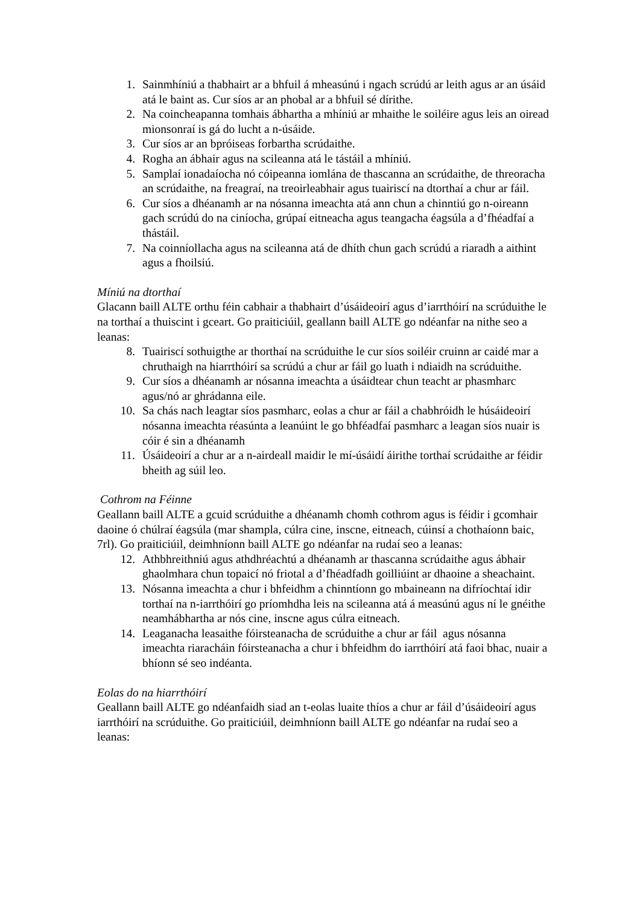1. Sainmhíniú a thabhairt ar a bhfuil á mheasúnú i ngach scrúdú ar leith agus ar an úsáid atá le baint as. Cur síos ar an phobal ar a bhfuil sé dírithe.
2. Na coincheapanna tomhais ábhartha a mhíniú ar mhaithe le soiléire agus leis an oiread mionsonraí is gá do lucht a n-úsáide.
3. Cur síos ar an bpróiseas forbartha scrúdaithe.
4. Rogha an ábhair agus na scileanna atá le tástáil a mhíniú.
5. Samplaí ionadaíocha nó cóipeanna iomlána de thascanna an scrúdaithe, de threoracha an scrúdaithe, na freagraí, na treoirleabhair agus tuairiscí na dtorthaí a chur ar fáil.
6. Cur síos a dhéanamh ar na nósanna imeachta atá ann chun a chinntiú go n-oireann gach scrúdú do na ciníocha, grúpaí eitneacha agus teangacha éagsúla a d’fhéadfaí a thástáil.
7. Na coinníollacha agus na scileanna atá de dhíth chun gach scrúdú a riaradh a aithint agus a fhoilsiú.
Míniú na dtorthaí
Glacann baill ALTE orthu féin cabhair a thabhairt d’úsáideoirí agus d’iarrthóirí na scrúduithe le na torthaí a thuiscint i gceart. Go praiticiúil, geallann baill ALTE go ndéanfar na nithe seo a leanas:
8. Tuairiscí sothuigthe ar thorthaí na scrúduithe le cur síos soiléir cruinn ar caidé mar a chruthaigh na hiarrthóirí sa scrúdú a chur ar fáil go luath i ndiaidh na scrúduithe.
9. Cur síos a dhéanamh ar nósanna imeachta a úsáidtear chun teacht ar phasmharc agus/nó ar ghrádanna eile.
10. Sa chás nach leagtar síos pasmharc, eolas a chur ar fáil a chabhróidh le húsáideoirí nósanna imeachta réasúnta a leanúint le go bhféadfaí pasmharc a leagan síos nuair is cóir é sin a dhéanamh
11. Úsáideoirí a chur ar a n-airdeall maidir le mí-úsáidí áirithe torthaí scrúdaithe ar féidir bheith ag súil leo.
Cothrom na Féinne
Geallann baill ALTE a gcuid scrúduithe a dhéanamh chomh cothrom agus is féidir i gcomhair daoine ó chúlraí éagsúla (mar shampla, cúlra cine, inscne, eitneach, cúinsí a chothaíonn baic, 7rl). Go praiticiúil, deimhníonn baill ALTE go ndéanfar na rudaí seo a leanas:
12. Athbhreithniú agus athdhréachtú a dhéanamh ar thascanna scrúdaithe agus ábhair ghaolmhara chun topaicí nó friotal a d’fhéadfadh goilliúint ar dhaoine a sheachaint.
13. Nósanna imeachta a chur i bhfeidhm a chinntíonn go mbaineann na difríochtaí idir torthaí na n-iarrthóirí go príomhdha leis na scileanna atá á measúnú agus ní le gnéithe neamhábhartha ar nós cine, inscne agus cúlra eitneach.
14. Leaganacha leasaithe fóirsteanacha de scrúduithe a chur ar fáil agus nósanna imeachta riaracháin fóirsteanacha a chur i bhfeidhm do iarrthóirí atá faoi bhac, nuair a bhíonn sé seo indéanta.
Eolas do na hiarrthóirí
Geallann baill ALTE go ndéanfaidh siad an t-eolas luaite thíos a chur ar fáil d’úsáideoirí agus iarrthóirí na scrúduithe. Go praiticiúil, deimhníonn baill ALTE go ndéanfar na rudaí seo a leanas: